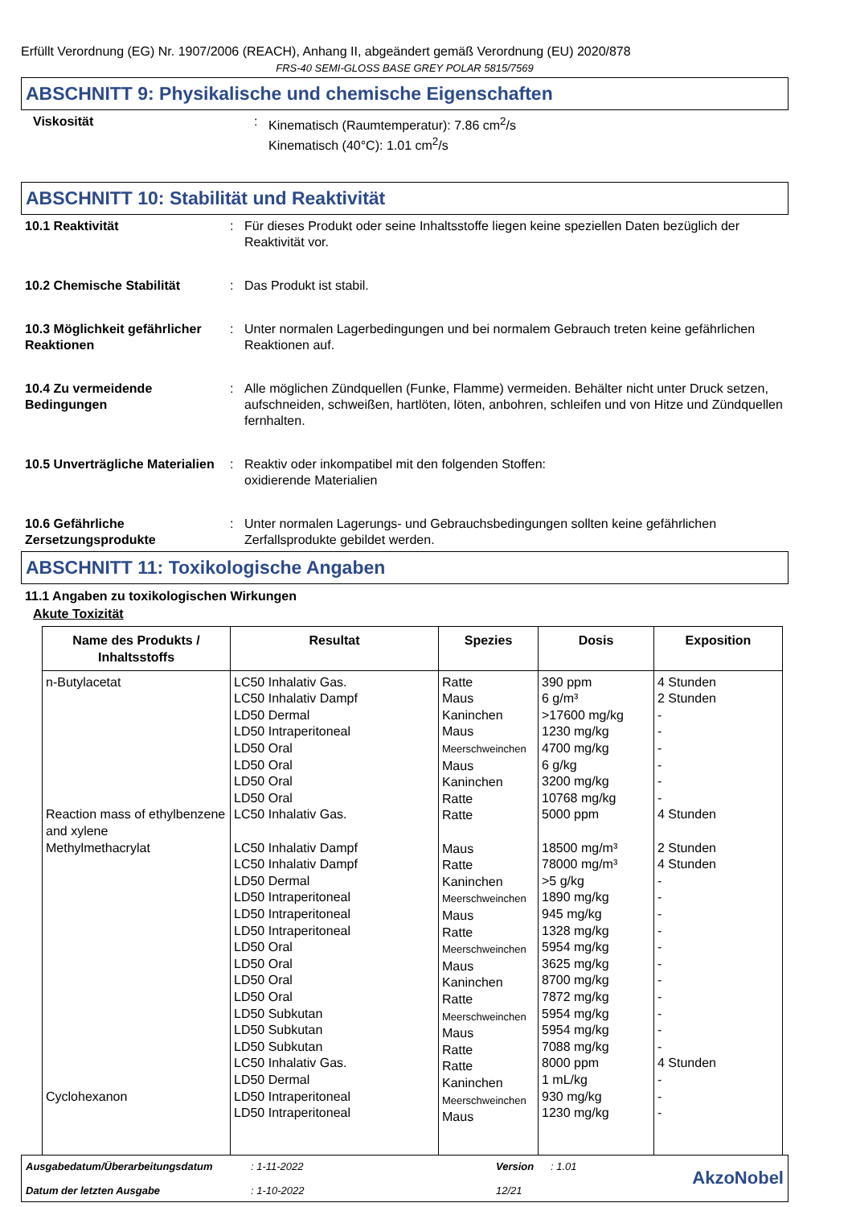Erfüllt Verordnung (EG) Nr. 1907/2006 (REACH), Anhang II, abgeändert gemäß Verordnung (EU) 2020/878
FRS-40 SEMI-GLOSS BASE GREY POLAR 5815/7569
ABSCHNITT 9: Physikalische und chemische Eigenschaften
Viskosität : Kinematisch (Raumtemperatur): 7.86 cm<sup>2</sup>/s
Kinematisch (40°C): 1.01 cm<sup>2</sup>/s
ABSCHNITT 10: Stabilität und Reaktivität
10.1 Reaktivität : Für dieses Produkt oder seine Inhaltsstoffe liegen keine speziellen Daten bezüglich der Reaktivität vor.
10.2 Chemische Stabilität : Das Produkt ist stabil.
10.3 Möglichkeit gefährlicher Reaktionen
: Unter normalen Lagerbedingungen und bei normalem Gebrauch treten keine gefährlichen Reaktionen auf.
10.4 Zu vermeidende Bedingungen
: Alle möglichen Zündquellen (Funke, Flamme) vermeiden. Behälter nicht unter Druck setzen, aufschneiden, schweißen, hartlöten, löten, anbohren, schleifen und von Hitze und Zündquellen fernhalten.
10.5 Unverträgliche Materialien
: Reaktiv oder inkompatibel mit den folgenden Stoffen:
oxidierende Materialien
10.6 Gefährliche Zersetzungsprodukte
: Unter normalen Lagerungs- und Gebrauchsbedingungen sollten keine gefährlichen Zerfallsprodukte gebildet werden.
ABSCHNITT 11: Toxikologische Angaben
11.1 Angaben zu toxikologischen Wirkungen
Akute Toxizität
| Name des Produkts / Inhaltsstoffs | Resultat | Spezies | Dosis | Exposition |
| --- | --- | --- | --- | --- |
| n-Butylacetat Reaction mass of ethylbenzene and xylene Methylmethacrylat Cyclohexanon | LC50 Inhalativ Gas. LC50 Inhalativ Dampf LD50 Dermal LD50 Intraperitoneal LD50 Oral LD50 Oral LD50 Oral LD50 Oral LC50 Inhalativ Gas. LC50 Inhalativ Dampf LC50 Inhalativ Dampf LD50 Dermal LD50 Intraperitoneal LD50 Intraperitoneal LD50 Intraperitoneal LD50 Oral LD50 Oral LD50 Oral LD50 Oral LD50 Subkutan LD50 Subkutan LD50 Subkutan LC50 Inhalativ Gas. LD50 Dermal LD50 Intraperitoneal LD50 Intraperitoneal | Ratte Maus Kaninchen Maus Meerschweinchen Maus Kaninchen Ratte Ratte Maus Ratte Kaninchen Meerschweinchen Maus Ratte Meerschweinchen Maus Kaninchen Ratte Meerschweinchen Maus Ratte Ratte Kaninchen Meerschweinchen Maus | 390 ppm 6 g/m³ >17600 mg/kg 1230 mg/kg 4700 mg/kg 6 g/kg 3200 mg/kg 10768 mg/kg 5000 ppm 18500 mg/m³ 78000 mg/m³ >5 g/kg 1890 mg/kg 945 mg/kg 1328 mg/kg 5954 mg/kg 3625 mg/kg 8700 mg/kg 7872 mg/kg 5954 mg/kg 5954 mg/kg 7088 mg/kg 8000 ppm 1 mL/kg 930 mg/kg 1230 mg/kg | 4 Stunden 2 Stunden - - - - - - 4 Stunden 2 Stunden 4 Stunden - - - - - - - - - - - 4 Stunden - - - |
Ausgabedatum/Überarbeitungsdatum
Datum der letzten Ausgabe
: 1-11-2022
: 1-10-2022
Version
12/21
: 1.01
AkzoNobel